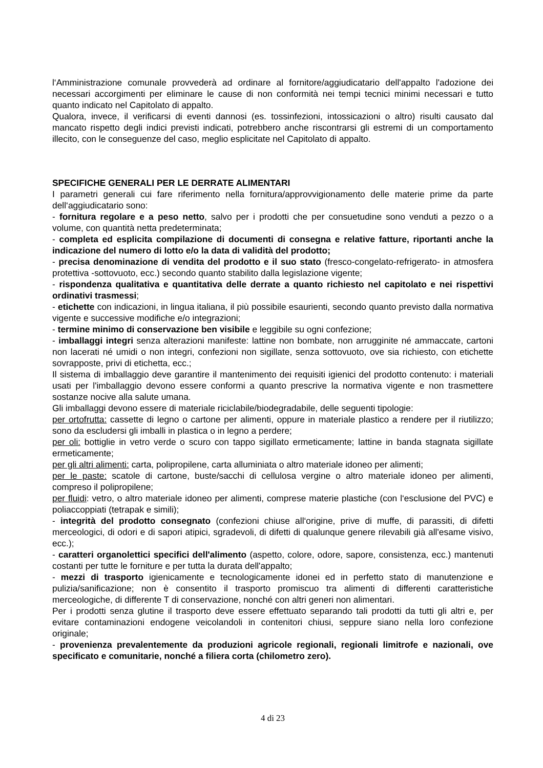l‘Amministrazione comunale provvederà ad ordinare al fornitore/aggiudicatario dell'appalto l'adozione dei necessari accorgimenti per eliminare le cause di non conformità nei tempi tecnici minimi necessari e tutto quanto indicato nel Capitolato di appalto.
Qualora, invece, il verificarsi di eventi dannosi (es. tossinfezioni, intossicazioni o altro) risulti causato dal mancato rispetto degli indici previsti indicati, potrebbero anche riscontrarsi gli estremi di un comportamento illecito, con le conseguenze del caso, meglio esplicitate nel Capitolato di appalto.
SPECIFICHE GENERALI PER LE DERRATE ALIMENTARI
I parametri generali cui fare riferimento nella fornitura/approvvigionamento delle materie prime da parte dell‘aggiudicatario sono:
- fornitura regolare e a peso netto, salvo per i prodotti che per consuetudine sono venduti a pezzo o a volume, con quantità netta predeterminata;
- completa ed esplicita compilazione di documenti di consegna e relative fatture, riportanti anche la indicazione del numero di lotto e/o la data di validità del prodotto;
- precisa denominazione di vendita del prodotto e il suo stato (fresco-congelato-refrigerato- in atmosfera protettiva -sottovuoto, ecc.) secondo quanto stabilito dalla legislazione vigente;
- rispondenza qualitativa e quantitativa delle derrate a quanto richiesto nel capitolato e nei rispettivi ordinativi trasmessi;
- etichette con indicazioni, in lingua italiana, il più possibile esaurienti, secondo quanto previsto dalla normativa vigente e successive modifiche e/o integrazioni;
- termine minimo di conservazione ben visibile e leggibile su ogni confezione;
- imballaggi integri senza alterazioni manifeste: lattine non bombate, non arrugginite né ammaccate, cartoni non lacerati né umidi o non integri, confezioni non sigillate, senza sottovuoto, ove sia richiesto, con etichette sovrapposte, privi di etichetta, ecc.;
Il sistema di imballaggio deve garantire il mantenimento dei requisiti igienici del prodotto contenuto: i materiali usati per l'imballaggio devono essere conformi a quanto prescrive la normativa vigente e non trasmettere sostanze nocive alla salute umana.
Gli imballaggi devono essere di materiale riciclabile/biodegradabile, delle seguenti tipologie:
per ortofrutta: cassette di legno o cartone per alimenti, oppure in materiale plastico a rendere per il riutilizzo; sono da escludersi gli imballi in plastica o in legno a perdere;
per oli: bottiglie in vetro verde o scuro con tappo sigillato ermeticamente; lattine in banda stagnata sigillate ermeticamente;
per gli altri alimenti: carta, polipropilene, carta alluminiata o altro materiale idoneo per alimenti;
per le paste: scatole di cartone, buste/sacchi di cellulosa vergine o altro materiale idoneo per alimenti, compreso il polipropilene;
per fluidi: vetro, o altro materiale idoneo per alimenti, comprese materie plastiche (con l‘esclusione del PVC) e poliaccoppiati (tetrapak e simili);
- integrità del prodotto consegnato (confezioni chiuse all‘origine, prive di muffe, di parassiti, di difetti merceologici, di odori e di sapori atipici, sgradevoli, di difetti di qualunque genere rilevabili già all'esame visivo, ecc.);
- caratteri organolettici specifici dell'alimento (aspetto, colore, odore, sapore, consistenza, ecc.) mantenuti costanti per tutte le forniture e per tutta la durata dell'appalto;
- mezzi di trasporto igienicamente e tecnologicamente idonei ed in perfetto stato di manutenzione e pulizia/sanificazione; non è consentito il trasporto promiscuo tra alimenti di differenti caratteristiche merceologiche, di differente T di conservazione, nonché con altri generi non alimentari.
Per i prodotti senza glutine il trasporto deve essere effettuato separando tali prodotti da tutti gli altri e, per evitare contaminazioni endogene veicolandoli in contenitori chiusi, seppure siano nella loro confezione originale;
- provenienza prevalentemente da produzioni agricole regionali, regionali limitrofe e nazionali, ove specificato e comunitarie, nonché a filiera corta (chilometro zero).
4 di 23